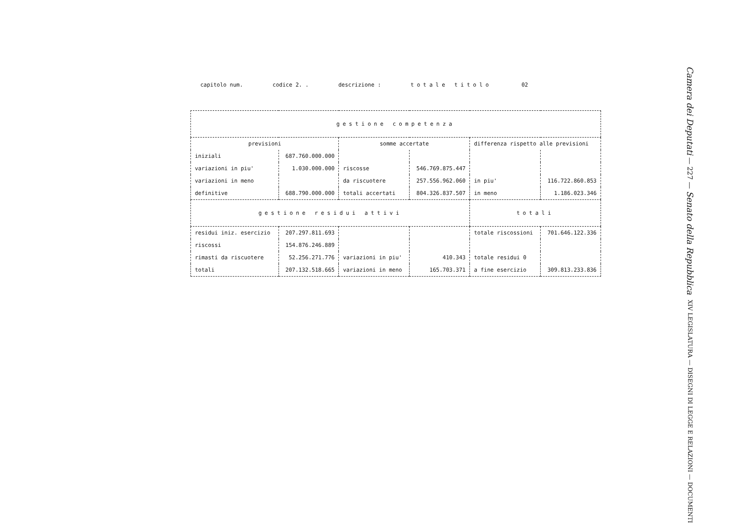capitolo num. codice 2. . descrizione : totale titolo 02
| gestione competenza | | | | | |
| previsioni | | somme accertate | | differenza rispetto alle previsioni | |
| iniziali | 687.760.000.000 | | | | |
| variazioni in piu' | 1.030.000.000 | riscosse | 546.769.875.447 | | |
| variazioni in meno | | da riscuotere | 257.556.962.060 | in piu' | 116.722.860.853 |
| definitive | 688.790.000.000 | totali accertati | 804.326.837.507 | in meno | 1.186.023.346 |
| gestione residui attivi | | | | totali | |
| residui iniz. esercizio | 207.297.811.693 | | | totale riscossioni | 701.646.122.336 |
| riscossi | 154.876.246.889 | | | | |
| rimasti da riscuotere | 52.256.271.776 | variazioni in piu' | 410.343 | totale residui 0 | |
| totali | 207.132.518.665 | variazioni in meno | 165.703.371 | a fine esercizio | 309.813.233.836 |
Camera dei Deputati — 227 — Senato della Repubblica
XIV LEGISLATURA — DISEGNI DI LEGGE E RELAZIONI — DOCUMENTI